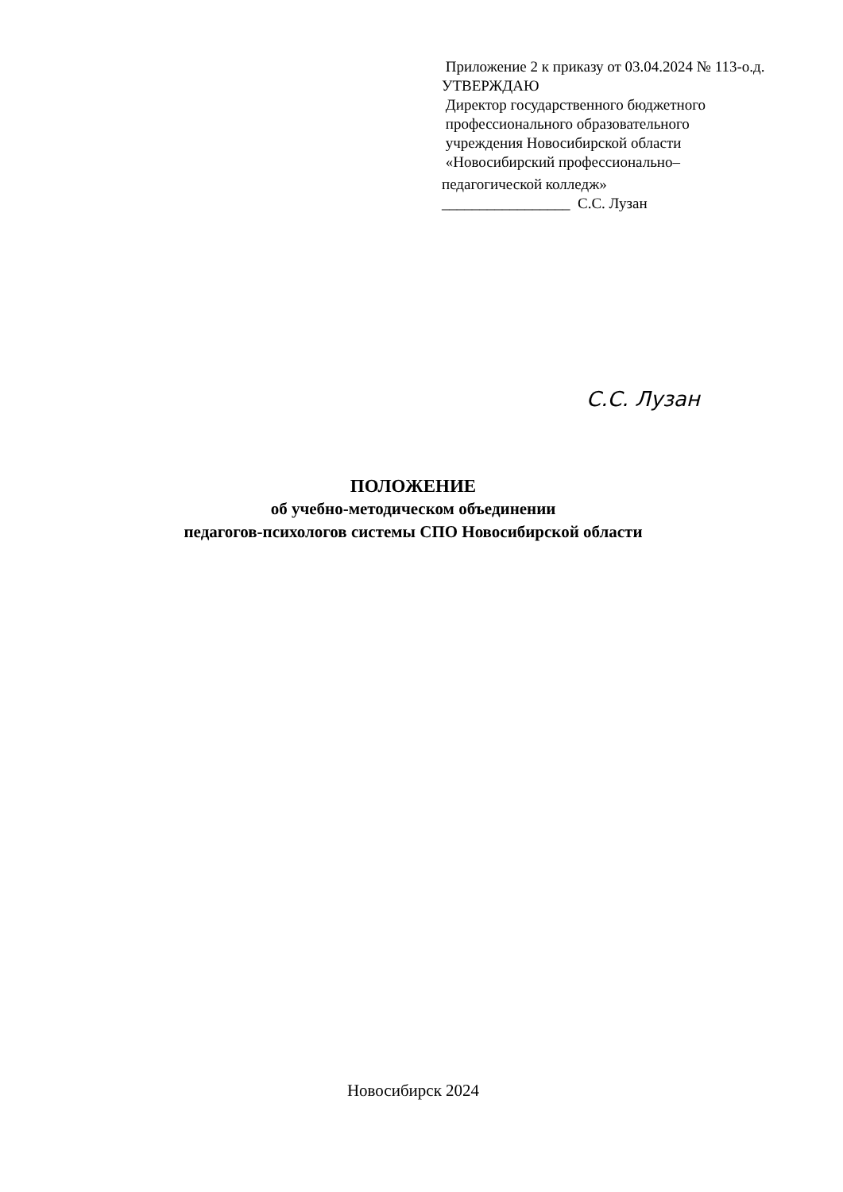Приложение 2 к приказу от 03.04.2024 № 113-о.д.
УТВЕРЖДАЮ
Директор государственного бюджетного
профессионального образовательного
учреждения Новосибирской области
«Новосибирский профессионально–
педагогической колледж»
_________________ С.С. Лузан
С.С. Лузан
ПОЛОЖЕНИЕ
об учебно-методическом объединении
педагогов-психологов системы СПО Новосибирской области
Новосибирск 2024